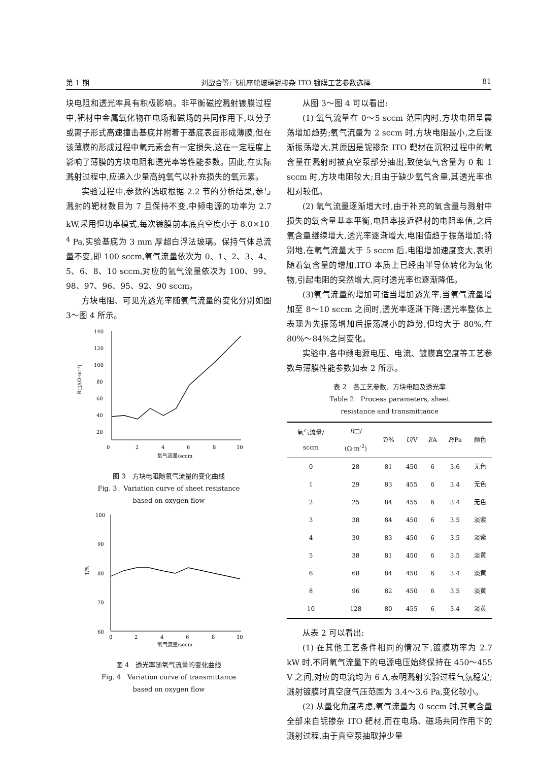第 1 期 刘战合等:飞机座舱玻璃铌掺杂 ITO 镀膜工艺参数选择 81
块电阻和透光率具有积极影响。非平衡磁控溅射镀膜过程中,靶材中金属氧化物在电场和磁场的共同作用下,以分子或离子形式高速撞击基底并附着于基底表面形成薄膜,但在该薄膜的形成过程中氧元素会有一定损失,这在一定程度上影响了薄膜的方块电阻和透光率等性能参数。因此,在实际溅射过程中,应通入少量高纯氧气以补充损失的氧元素。
实验过程中,参数的选取根据 2.2 节的分析结果,参与溅射的靶材数目为 7 且保持不变,中频电源的功率为 2.7 kW,采用恒功率模式,每次镀膜前本底真空度小于 8.0×10<sup>-4</sup> Pa,实验基底为 3 mm 厚超白浮法玻璃。保持气体总流量不变,即 100 sccm,氧气流量依次为 0、1、2、3、4、5、6、8、10 sccm,对应的氩气流量依次为 100、99、98、97、96、95、92、90 sccm。
方块电阻、可见光透光率随氧气流量的变化分别如图 3～图 4 所示。
140
120
100
80
60
40
20
0
2
4
6
8
10
氧气流量/sccm
R□/(Ω·m⁻²)
图 3　方块电阻随氧气流量的变化曲线
Fig. 3　Variation curve of sheet resistance
based on oxygen flow
100
90
80
70
60
0
2
4
6
8
10
氧气流量/sccm
T/%
图 4　透光率随氧气流量的变化曲线
Fig. 4　Variation curve of transmittance
based on oxygen flow
从图 3～图 4 可以看出:
(1) 氧气流量在 0～5 sccm 范围内时,方块电阻呈震荡增加趋势;氧气流量为 2 sccm 时,方块电阻最小,之后逐渐振荡增大,其原因是铌掺杂 ITO 靶材在沉积过程中的氧含量在溅射时被真空泵部分抽出,致使氧气含量为 0 和 1 sccm 时,方块电阻较大;且由于缺少氧气含量,其透光率也相对较低。
(2) 氧气流量逐渐增大时,由于补充的氧含量与溅射中损失的氧含量基本平衡,电阻率接近靶材的电阻率值,之后氧含量继续增大,透光率逐渐增大,电阻值趋于振荡增加;特别地,在氧气流量大于 5 sccm 后,电阻增加速度变大,表明随着氧含量的增加,ITO 本质上已经由半导体转化为氧化物,引起电阻的突然增大,同时透光率也逐渐降低。
(3)氧气流量的增加可适当增加透光率,当氧气流量增加至 8～10 sccm 之间时,透光率逐渐下降;透光率整体上表现为先振荡增加后振荡减小的趋势,但均大于 80%,在 80%～84%之间变化。
实验中,各中频电源电压、电流、镀膜真空度等工艺参数与薄膜性能参数如表 2 所示。
表 2　各工艺参数、方块电阻及透光率
Table 2　Process parameters, sheet
resistance and transmittance
| 氧气流量/ sccm | R □/ (Ω·m<sup>-2</sup>) | T /% | U /V | I /A | P /Pa | 颜色 |
| --- | --- | --- | --- | --- | --- | --- |
| 0 | 28 | 81 | 450 | 6 | 3.6 | 无色 |
| 1 | 29 | 83 | 455 | 6 | 3.4 | 无色 |
| 2 | 25 | 84 | 455 | 6 | 3.4 | 无色 |
| 3 | 38 | 84 | 450 | 6 | 3.5 | 淡紫 |
| 4 | 30 | 83 | 450 | 6 | 3.5 | 淡紫 |
| 5 | 38 | 81 | 450 | 6 | 3.5 | 淡黄 |
| 6 | 68 | 84 | 450 | 6 | 3.4 | 淡黄 |
| 8 | 96 | 82 | 450 | 6 | 3.5 | 淡黄 |
| 10 | 128 | 80 | 455 | 6 | 3.4 | 淡黄 |
从表 2 可以看出:
(1) 在其他工艺条件相同的情况下,镀膜功率为 2.7 kW 时,不同氧气流量下的电源电压始终保持在 450～455 V 之间,对应的电流均为 6 A,表明溅射实验过程气氛稳定;溅射镀膜时真空度气压范围为 3.4～3.6 Pa,变化较小。
(2) 从量化角度考虑,氧气流量为 0 sccm 时,其氧含量全部来自铌掺杂 ITO 靶材,而在电场、磁场共同作用下的溅射过程,由于真空泵抽取掉少量